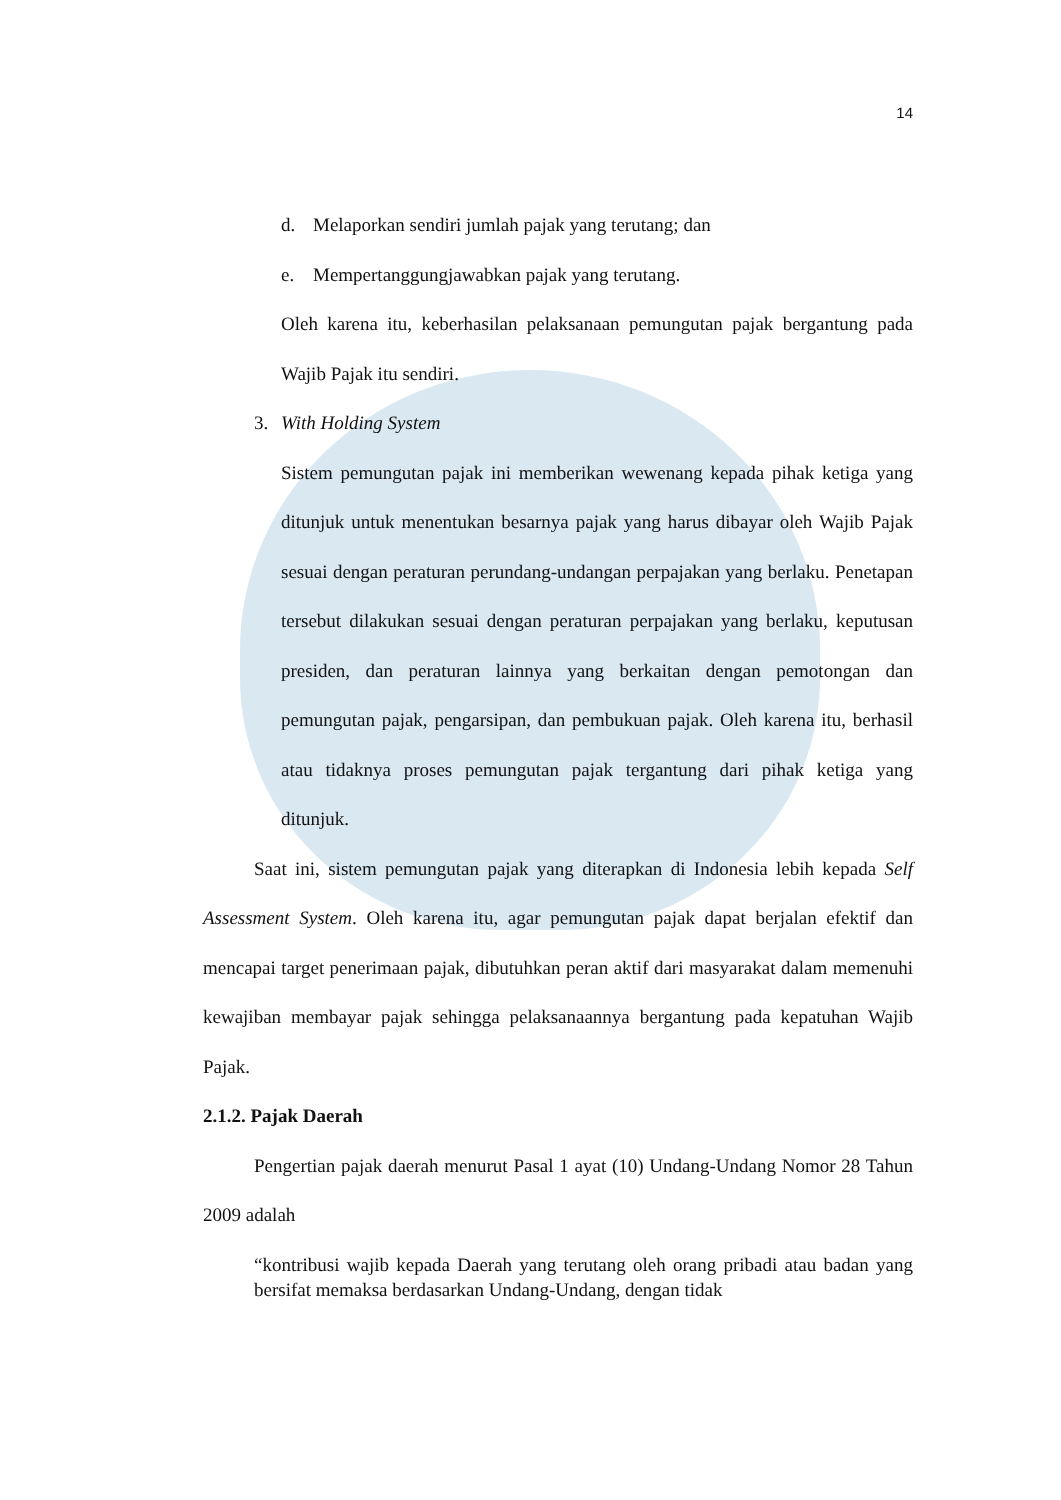14
d. Melaporkan sendiri jumlah pajak yang terutang; dan
e. Mempertanggungjawabkan pajak yang terutang.
Oleh karena itu, keberhasilan pelaksanaan pemungutan pajak bergantung pada Wajib Pajak itu sendiri.
3. With Holding System
Sistem pemungutan pajak ini memberikan wewenang kepada pihak ketiga yang ditunjuk untuk menentukan besarnya pajak yang harus dibayar oleh Wajib Pajak sesuai dengan peraturan perundang-undangan perpajakan yang berlaku. Penetapan tersebut dilakukan sesuai dengan peraturan perpajakan yang berlaku, keputusan presiden, dan peraturan lainnya yang berkaitan dengan pemotongan dan pemungutan pajak, pengarsipan, dan pembukuan pajak. Oleh karena itu, berhasil atau tidaknya proses pemungutan pajak tergantung dari pihak ketiga yang ditunjuk.
Saat ini, sistem pemungutan pajak yang diterapkan di Indonesia lebih kepada Self Assessment System. Oleh karena itu, agar pemungutan pajak dapat berjalan efektif dan mencapai target penerimaan pajak, dibutuhkan peran aktif dari masyarakat dalam memenuhi kewajiban membayar pajak sehingga pelaksanaannya bergantung pada kepatuhan Wajib Pajak.
2.1.2. Pajak Daerah
Pengertian pajak daerah menurut Pasal 1 ayat (10) Undang-Undang Nomor 28 Tahun 2009 adalah
“kontribusi wajib kepada Daerah yang terutang oleh orang pribadi atau badan yang bersifat memaksa berdasarkan Undang-Undang, dengan tidak